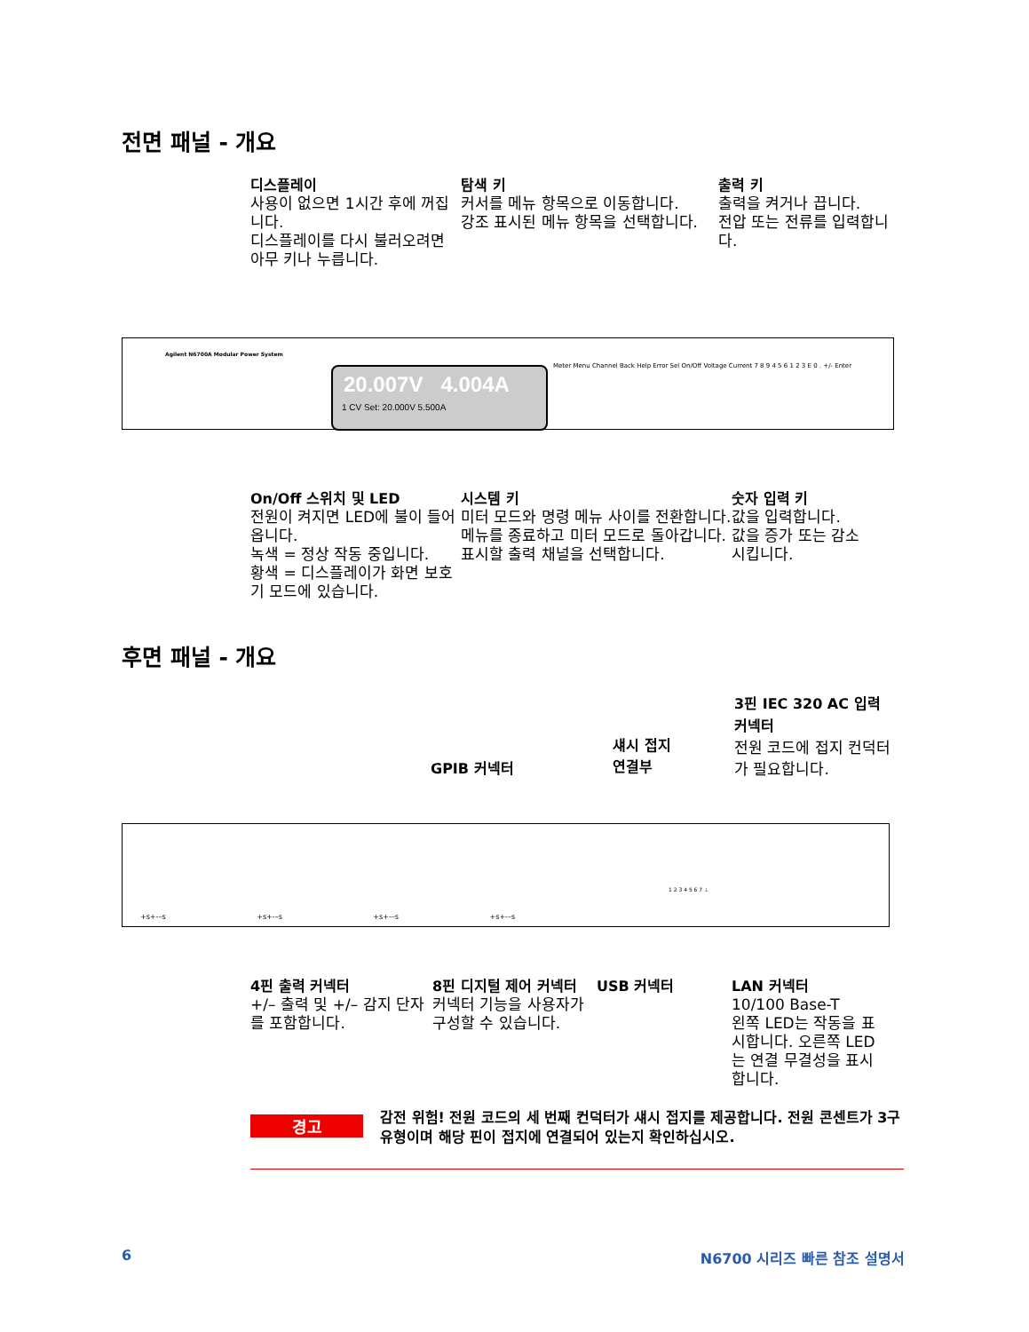전면 패널 - 개요
디스플레이
사용이 없으면 1시간 후에 꺼집니다.
디스플레이를 다시 불러오려면 아무 키나 누릅니다.
탐색 키
커서를 메뉴 항목으로 이동합니다.
강조 표시된 메뉴 항목을 선택합니다.
출력 키
출력을 켜거나 끕니다.
전압 또는 전류를 입력합니다.
Agilent N6700A Modular Power System
20.007V 4.004A
1 CV Set: 20.000V 5.500A
Meter Menu Channel Back Help Error Sel On/Off Voltage Current 7 8 9 4 5 6 1 2 3 E 0 . +/- Enter
On/Off 스위치 및 LED
전원이 켜지면 LED에 불이 들어옵니다.
녹색 = 정상 작동 중입니다.
황색 = 디스플레이가 화면 보호기 모드에 있습니다.
시스템 키
미터 모드와 명령 메뉴 사이를 전환합니다.
메뉴를 종료하고 미터 모드로 돌아갑니다.
표시할 출력 채널을 선택합니다.
숫자 입력 키
값을 입력합니다.
값을 증가 또는 감소시킵니다.
후면 패널 - 개요
GPIB 커넥터
섀시 접지
연결부
3핀 IEC 320 AC 입력 커넥터
전원 코드에 접지 컨덕터가 필요합니다.
+s+-–s +s+-–s +s+-–s +s+-–s
1 2 3 4 5 6 7 ⊥
4핀 출력 커넥터
+/– 출력 및 +/– 감지 단자를 포함합니다.
8핀 디지털 제어 커넥터
커넥터 기능을 사용자가 구성할 수 있습니다.
USB 커넥터 LAN 커넥터
10/100 Base-T
왼쪽 LED는 작동을 표시합니다. 오른쪽 LED는 연결 무결성을 표시합니다.
경고
감전 위험! 전원 코드의 세 번째 컨덕터가 섀시 접지를 제공합니다. 전원 콘센트가 3구 유형이며 해당 핀이 접지에 연결되어 있는지 확인하십시오.
6 N6700 시리즈 빠른 참조 설명서